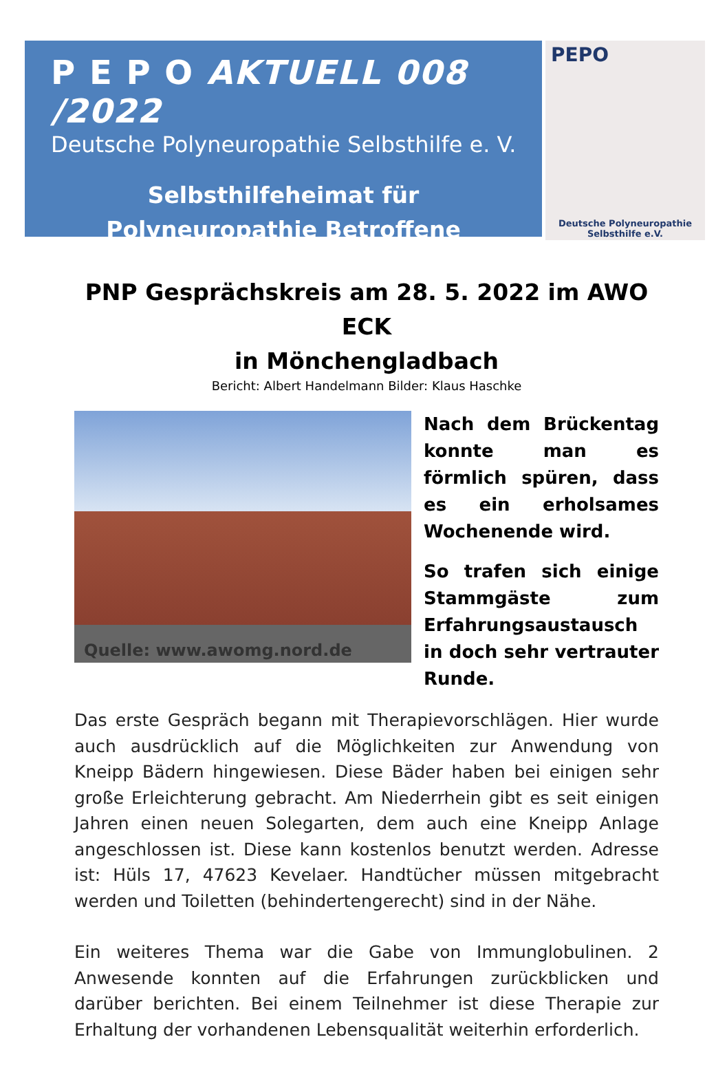P E P O AKTUELL 008 /2022
Deutsche Polyneuropathie Selbsthilfe e. V.
Selbsthilfeheimat für
Polyneuropathie Betroffene
PEPO
Deutsche Polyneuropathie
Selbsthilfe e.V.
PNP Gesprächskreis am 28. 5. 2022 im AWO ECK
in Mönchengladbach
Bericht: Albert Handelmann Bilder: Klaus Haschke
Quelle: www.awomg.nord.de
Nach dem Brückentag konnte man es förmlich spüren, dass es ein erholsames Wochenende wird.
So trafen sich einige Stammgäste zum Erfahrungsaustausch in doch sehr vertrauter Runde.
Das erste Gespräch begann mit Therapievorschlägen. Hier wurde auch ausdrücklich auf die Möglichkeiten zur Anwendung von Kneipp Bädern hingewiesen. Diese Bäder haben bei einigen sehr große Erleichterung gebracht. Am Niederrhein gibt es seit einigen Jahren einen neuen Solegarten, dem auch eine Kneipp Anlage angeschlossen ist. Diese kann kostenlos benutzt werden. Adresse ist: Hüls 17, 47623 Kevelaer. Handtücher müssen mitgebracht werden und Toiletten (behindertengerecht) sind in der Nähe.
Ein weiteres Thema war die Gabe von Immunglobulinen. 2 Anwesende konnten auf die Erfahrungen zurückblicken und darüber berichten. Bei einem Teilnehmer ist diese Therapie zur Erhaltung der vorhandenen Lebensqualität weiterhin erforderlich.